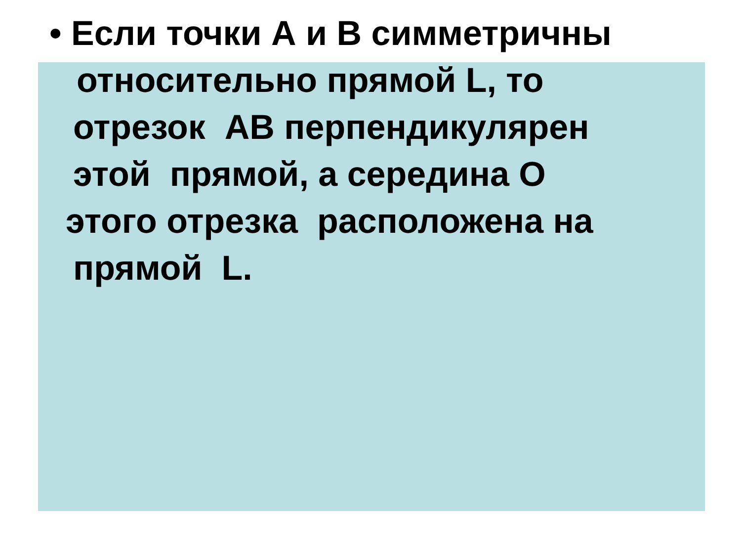• Если точки А и В симметричны
относительно прямой L, то
отрезок АВ перпендикулярен
этой прямой, а середина О
этого отрезка расположена на
прямой L.